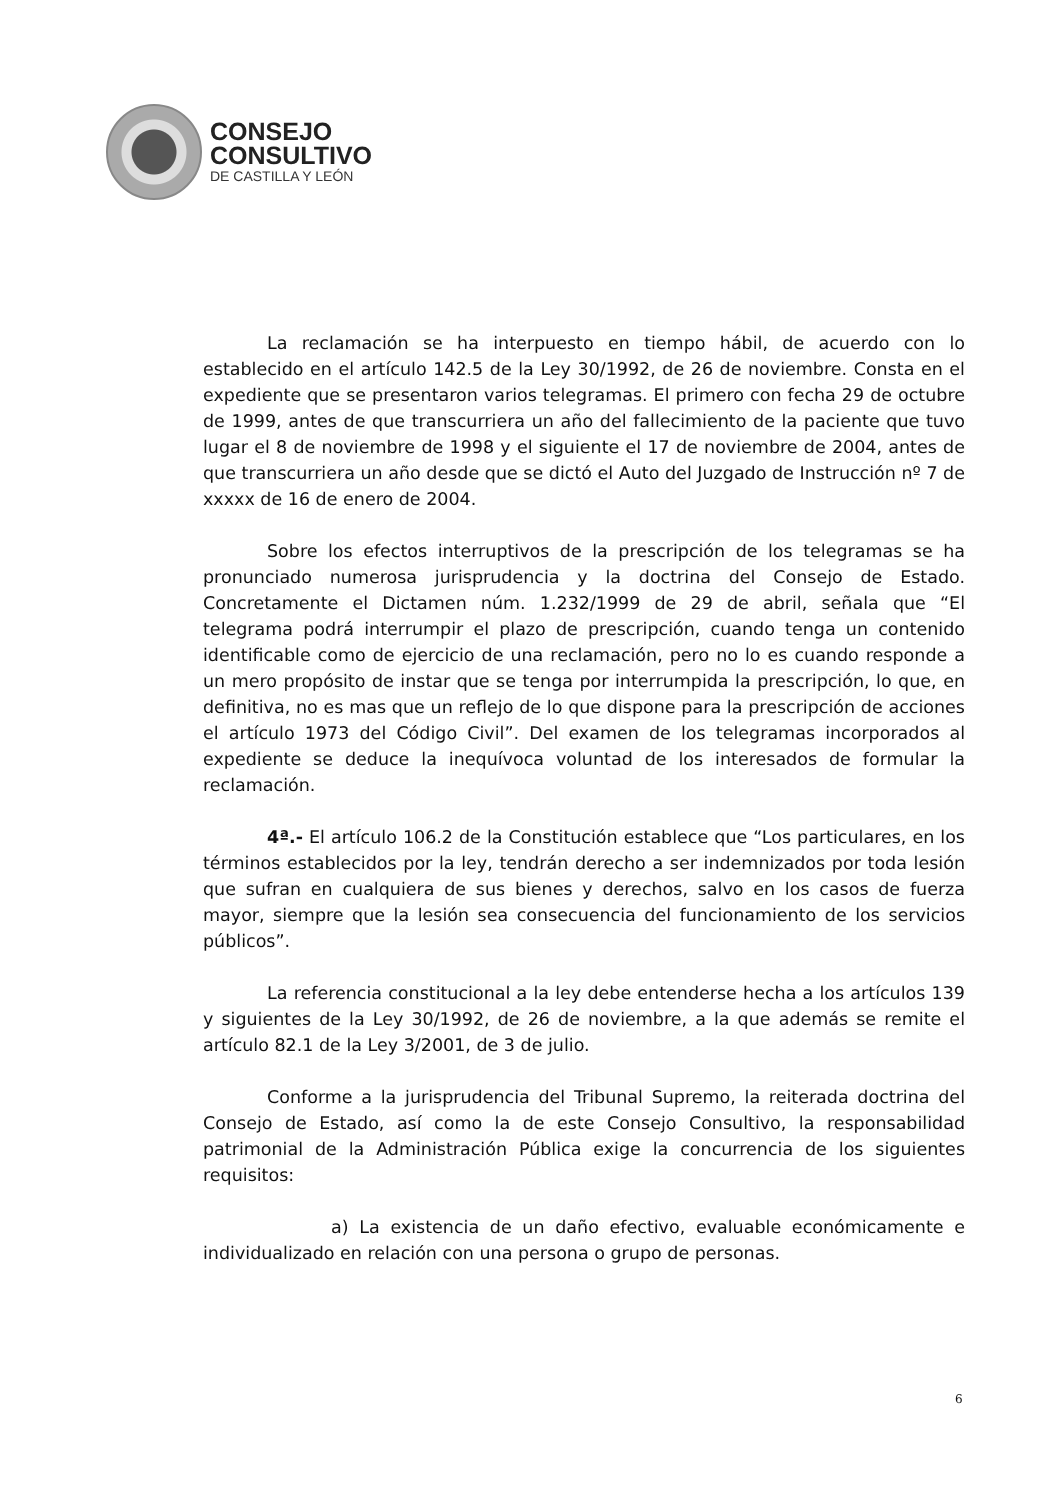CONSEJO
CONSULTIVO
DE CASTILLA Y LEÓN
La reclamación se ha interpuesto en tiempo hábil, de acuerdo con lo establecido en el artículo 142.5 de la Ley 30/1992, de 26 de noviembre. Consta en el expediente que se presentaron varios telegramas. El primero con fecha 29 de octubre de 1999, antes de que transcurriera un año del fallecimiento de la paciente que tuvo lugar el 8 de noviembre de 1998 y el siguiente el 17 de noviembre de 2004, antes de que transcurriera un año desde que se dictó el Auto del Juzgado de Instrucción nº 7 de xxxxx de 16 de enero de 2004.
Sobre los efectos interruptivos de la prescripción de los telegramas se ha pronunciado numerosa jurisprudencia y la doctrina del Consejo de Estado. Concretamente el Dictamen núm. 1.232/1999 de 29 de abril, señala que “El telegrama podrá interrumpir el plazo de prescripción, cuando tenga un contenido identificable como de ejercicio de una reclamación, pero no lo es cuando responde a un mero propósito de instar que se tenga por interrumpida la prescripción, lo que, en definitiva, no es mas que un reflejo de lo que dispone para la prescripción de acciones el artículo 1973 del Código Civil”. Del examen de los telegramas incorporados al expediente se deduce la inequívoca voluntad de los interesados de formular la reclamación.
4ª.- El artículo 106.2 de la Constitución establece que “Los particulares, en los términos establecidos por la ley, tendrán derecho a ser indemnizados por toda lesión que sufran en cualquiera de sus bienes y derechos, salvo en los casos de fuerza mayor, siempre que la lesión sea consecuencia del funcionamiento de los servicios públicos”.
La referencia constitucional a la ley debe entenderse hecha a los artículos 139 y siguientes de la Ley 30/1992, de 26 de noviembre, a la que además se remite el artículo 82.1 de la Ley 3/2001, de 3 de julio.
Conforme a la jurisprudencia del Tribunal Supremo, la reiterada doctrina del Consejo de Estado, así como la de este Consejo Consultivo, la responsabilidad patrimonial de la Administración Pública exige la concurrencia de los siguientes requisitos:
a) La existencia de un daño efectivo, evaluable económicamente e individualizado en relación con una persona o grupo de personas.
6